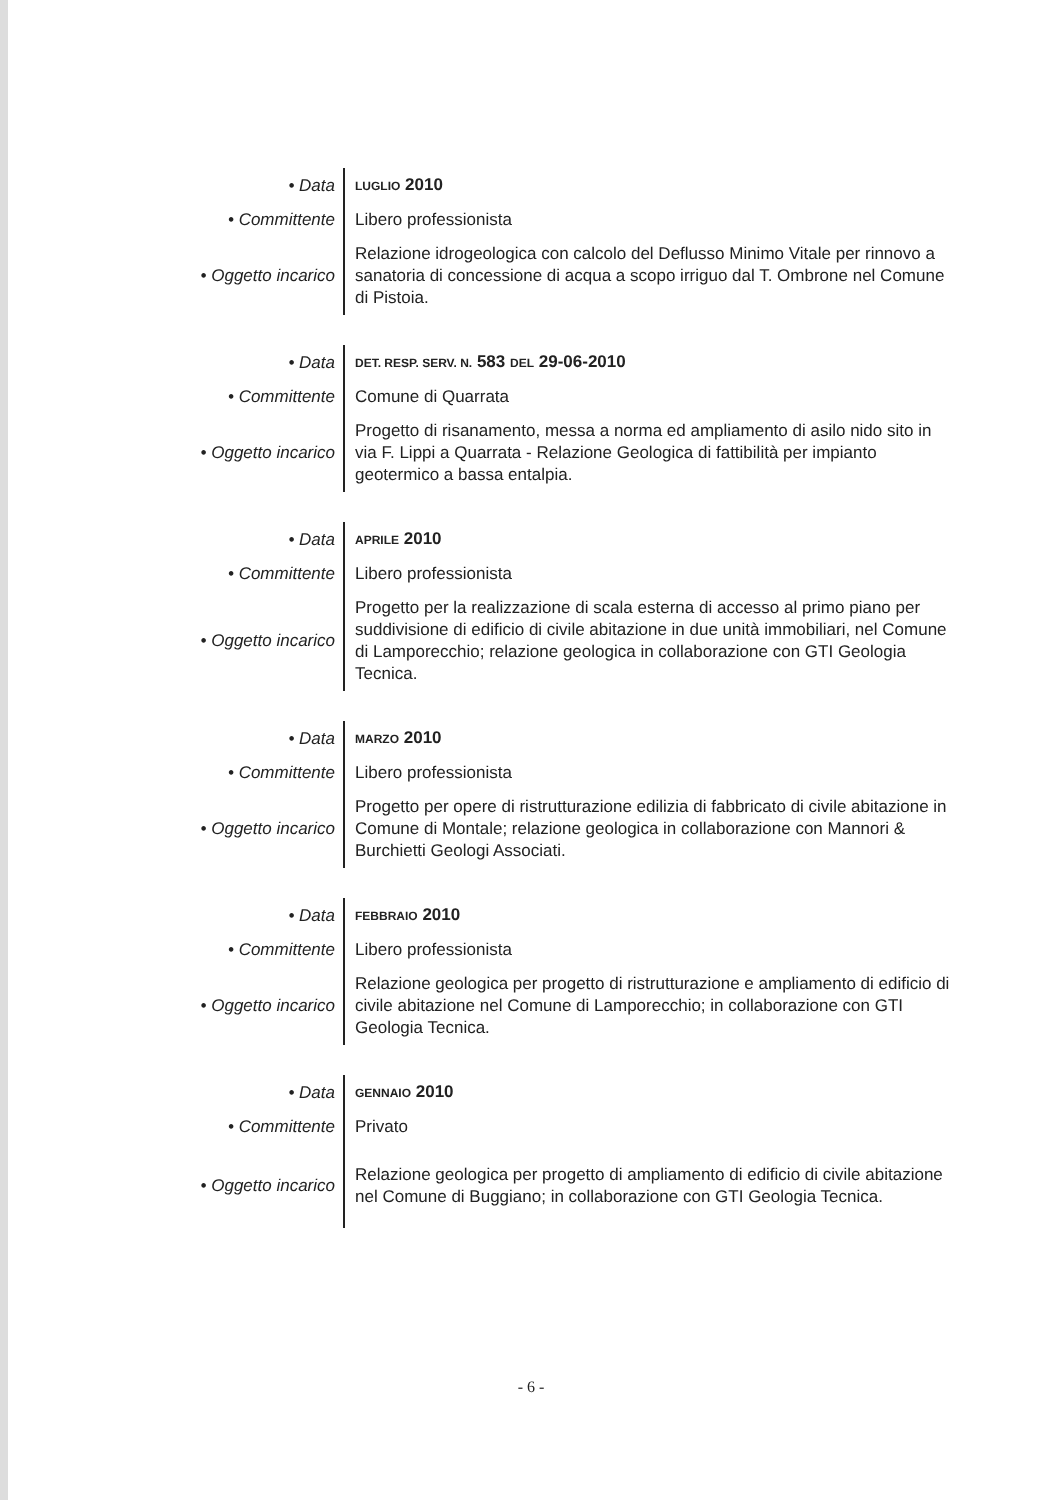| • Data | LUGLIO 2010 |
| • Committente | Libero professionista |
| • Oggetto incarico | Relazione idrogeologica con calcolo del Deflusso Minimo Vitale per rinnovo a sanatoria di concessione di acqua a scopo irriguo dal T. Ombrone nel Comune di Pistoia. |
| • Data | DET. RESP. SERV. N. 583 DEL 29-06-2010 |
| • Committente | Comune di Quarrata |
| • Oggetto incarico | Progetto di risanamento, messa a norma ed ampliamento di asilo nido sito in via F. Lippi a Quarrata - Relazione Geologica di fattibilità per impianto geotermico a bassa entalpia. |
| • Data | APRILE 2010 |
| • Committente | Libero professionista |
| • Oggetto incarico | Progetto per la realizzazione di scala esterna di accesso al primo piano per suddivisione di edificio di civile abitazione in due unità immobiliari, nel Comune di Lamporecchio; relazione geologica in collaborazione con GTI Geologia Tecnica. |
| • Data | MARZO 2010 |
| • Committente | Libero professionista |
| • Oggetto incarico | Progetto per opere di ristrutturazione edilizia di fabbricato di civile abitazione in Comune di Montale; relazione geologica in collaborazione con Mannori & Burchietti Geologi Associati. |
| • Data | FEBBRAIO 2010 |
| • Committente | Libero professionista |
| • Oggetto incarico | Relazione geologica per progetto di ristrutturazione e ampliamento di edificio di civile abitazione nel Comune di Lamporecchio; in collaborazione con GTI Geologia Tecnica. |
| • Data | GENNAIO 2010 |
| • Committente | Privato |
| • Oggetto incarico | Relazione geologica per progetto di ampliamento di edificio di civile abitazione nel Comune di Buggiano; in collaborazione con GTI Geologia Tecnica. |
- 6 -